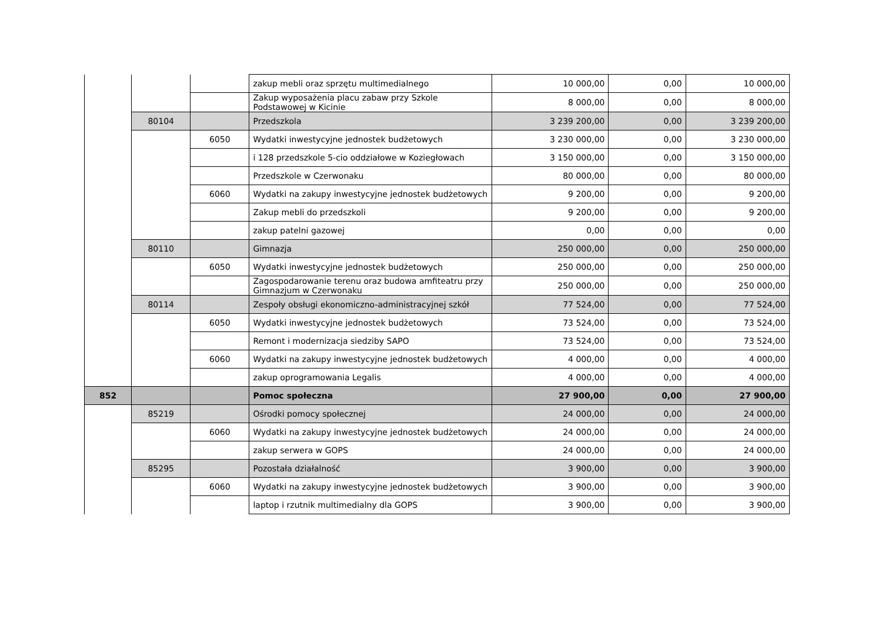| | | | zakup mebli oraz sprzętu multimedialnego | 10 000,00 | 0,00 | 10 000,00 |
| | | | Zakup wyposażenia placu zabaw przy Szkole Podstawowej w Kicinie | 8 000,00 | 0,00 | 8 000,00 |
| | 80104 | | Przedszkola | 3 239 200,00 | 0,00 | 3 239 200,00 |
| | | 6050 | Wydatki inwestycyjne jednostek budżetowych | 3 230 000,00 | 0,00 | 3 230 000,00 |
| | | | i 128 przedszkole 5-cio oddziałowe w Koziegłowach | 3 150 000,00 | 0,00 | 3 150 000,00 |
| | | | Przedszkole w Czerwonaku | 80 000,00 | 0,00 | 80 000,00 |
| | | 6060 | Wydatki na zakupy inwestycyjne jednostek budżetowych | 9 200,00 | 0,00 | 9 200,00 |
| | | | Zakup mebli do przedszkoli | 9 200,00 | 0,00 | 9 200,00 |
| | | | zakup patelni gazowej | 0,00 | 0,00 | 0,00 |
| | 80110 | | Gimnazja | 250 000,00 | 0,00 | 250 000,00 |
| | | 6050 | Wydatki inwestycyjne jednostek budżetowych | 250 000,00 | 0,00 | 250 000,00 |
| | | | Zagospodarowanie terenu oraz budowa amfiteatru przy Gimnazjum w Czerwonaku | 250 000,00 | 0,00 | 250 000,00 |
| | 80114 | | Zespoły obsługi ekonomiczno-administracyjnej szkół | 77 524,00 | 0,00 | 77 524,00 |
| | | 6050 | Wydatki inwestycyjne jednostek budżetowych | 73 524,00 | 0,00 | 73 524,00 |
| | | | Remont i modernizacja siedziby SAPO | 73 524,00 | 0,00 | 73 524,00 |
| | | 6060 | Wydatki na zakupy inwestycyjne jednostek budżetowych | 4 000,00 | 0,00 | 4 000,00 |
| | | | zakup oprogramowania Legalis | 4 000,00 | 0,00 | 4 000,00 |
| 852 | | | Pomoc społeczna | 27 900,00 | 0,00 | 27 900,00 |
| | 85219 | | Ośrodki pomocy społecznej | 24 000,00 | 0,00 | 24 000,00 |
| | | 6060 | Wydatki na zakupy inwestycyjne jednostek budżetowych | 24 000,00 | 0,00 | 24 000,00 |
| | | | zakup serwera w GOPS | 24 000,00 | 0,00 | 24 000,00 |
| | 85295 | | Pozostała działalność | 3 900,00 | 0,00 | 3 900,00 |
| | | 6060 | Wydatki na zakupy inwestycyjne jednostek budżetowych | 3 900,00 | 0,00 | 3 900,00 |
| | | | laptop i rzutnik multimedialny dla GOPS | 3 900,00 | 0,00 | 3 900,00 |